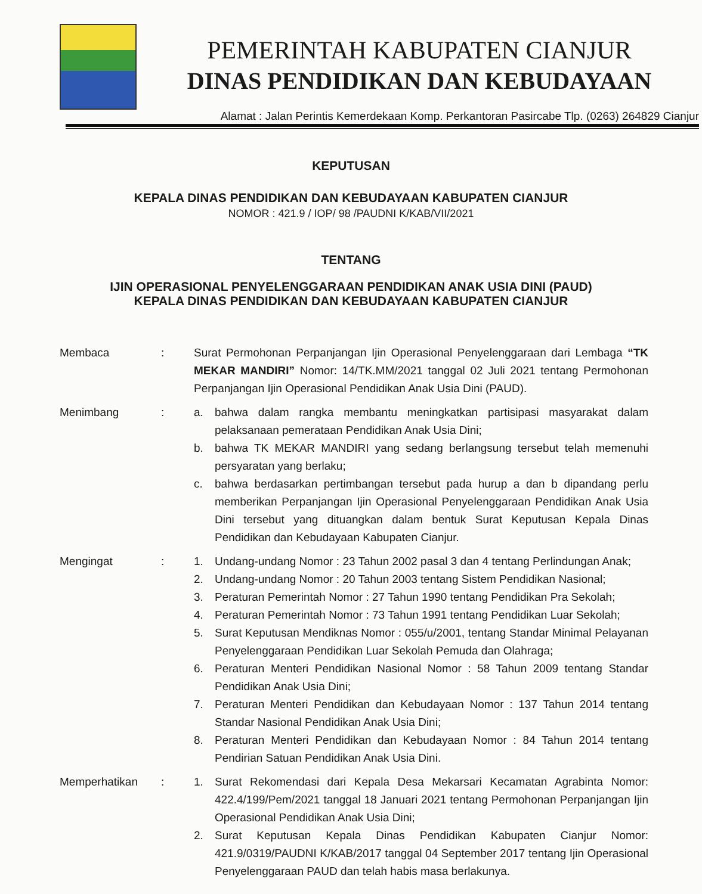PEMERINTAH KABUPATEN CIANJUR
DINAS PENDIDIKAN DAN KEBUDAYAAN
Alamat : Jalan Perintis Kemerdekaan Komp. Perkantoran Pasircabe Tlp. (0263) 264829 Cianjur
KEPUTUSAN
KEPALA DINAS PENDIDIKAN DAN KEBUDAYAAN KABUPATEN CIANJUR
NOMOR : 421.9 / IOP/ 98 /PAUDNI K/KAB/VII/2021
TENTANG
IJIN OPERASIONAL PENYELENGGARAAN PENDIDIKAN ANAK USIA DINI (PAUD)
KEPALA DINAS PENDIDIKAN DAN KEBUDAYAAN KABUPATEN CIANJUR
Membaca : Surat Permohonan Perpanjangan Ijin Operasional Penyelenggaraan dari Lembaga “TK MEKAR MANDIRI” Nomor: 14/TK.MM/2021 tanggal 02 Juli 2021 tentang Permohonan Perpanjangan Ijin Operasional Pendidikan Anak Usia Dini (PAUD).
Menimbang : a. bahwa dalam rangka membantu meningkatkan partisipasi masyarakat dalam pelaksanaan pemerataan Pendidikan Anak Usia Dini;
b. bahwa TK MEKAR MANDIRI yang sedang berlangsung tersebut telah memenuhi persyaratan yang berlaku;
c. bahwa berdasarkan pertimbangan tersebut pada hurup a dan b dipandang perlu memberikan Perpanjangan Ijin Operasional Penyelenggaraan Pendidikan Anak Usia Dini tersebut yang dituangkan dalam bentuk Surat Keputusan Kepala Dinas Pendidikan dan Kebudayaan Kabupaten Cianjur.
Mengingat : 1. Undang-undang Nomor : 23 Tahun 2002 pasal 3 dan 4 tentang Perlindungan Anak;
2. Undang-undang Nomor : 20 Tahun 2003 tentang Sistem Pendidikan Nasional;
3. Peraturan Pemerintah Nomor : 27 Tahun 1990 tentang Pendidikan Pra Sekolah;
4. Peraturan Pemerintah Nomor : 73 Tahun 1991 tentang Pendidikan Luar Sekolah;
5. Surat Keputusan Mendiknas Nomor : 055/u/2001, tentang Standar Minimal Pelayanan Penyelenggaraan Pendidikan Luar Sekolah Pemuda dan Olahraga;
6. Peraturan Menteri Pendidikan Nasional Nomor : 58 Tahun 2009 tentang Standar Pendidikan Anak Usia Dini;
7. Peraturan Menteri Pendidikan dan Kebudayaan Nomor : 137 Tahun 2014 tentang Standar Nasional Pendidikan Anak Usia Dini;
8. Peraturan Menteri Pendidikan dan Kebudayaan Nomor : 84 Tahun 2014 tentang Pendirian Satuan Pendidikan Anak Usia Dini.
Memperhatikan : 1. Surat Rekomendasi dari Kepala Desa Mekarsari Kecamatan Agrabinta Nomor: 422.4/199/Pem/2021 tanggal 18 Januari 2021 tentang Permohonan Perpanjangan Ijin Operasional Pendidikan Anak Usia Dini;
2. Surat Keputusan Kepala Dinas Pendidikan Kabupaten Cianjur Nomor: 421.9/0319/PAUDNI K/KAB/2017 tanggal 04 September 2017 tentang Ijin Operasional Penyelenggaraan PAUD dan telah habis masa berlakunya.